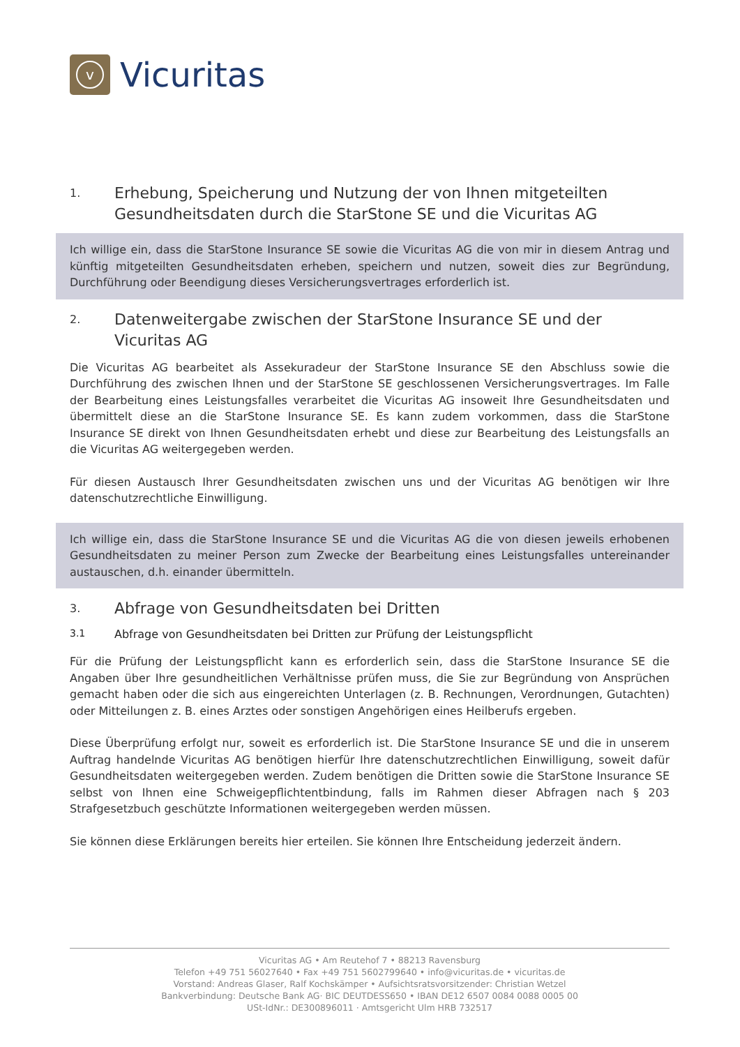v
Vicuritas
1. Erhebung, Speicherung und Nutzung der von Ihnen mitgeteilten Gesundheitsdaten durch die StarStone SE und die Vicuritas AG
Ich willige ein, dass die StarStone Insurance SE sowie die Vicuritas AG die von mir in diesem Antrag und künftig mitgeteilten Gesundheitsdaten erheben, speichern und nutzen, soweit dies zur Begründung, Durchführung oder Beendigung dieses Versicherungsvertrages erforderlich ist.
2. Datenweitergabe zwischen der StarStone Insurance SE und der Vicuritas AG
Die Vicuritas AG bearbeitet als Assekuradeur der StarStone Insurance SE den Abschluss sowie die Durchführung des zwischen Ihnen und der StarStone SE geschlossenen Versicherungsvertrages. Im Falle der Bearbeitung eines Leistungsfalles verarbeitet die Vicuritas AG insoweit Ihre Gesundheitsdaten und übermittelt diese an die StarStone Insurance SE. Es kann zudem vorkommen, dass die StarStone Insurance SE direkt von Ihnen Gesundheitsdaten erhebt und diese zur Bearbeitung des Leistungsfalls an die Vicuritas AG weitergegeben werden.
Für diesen Austausch Ihrer Gesundheitsdaten zwischen uns und der Vicuritas AG benötigen wir Ihre datenschutzrechtliche Einwilligung.
Ich willige ein, dass die StarStone Insurance SE und die Vicuritas AG die von diesen jeweils erhobenen Gesundheitsdaten zu meiner Person zum Zwecke der Bearbeitung eines Leistungsfalles untereinander austauschen, d.h. einander übermitteln.
3. Abfrage von Gesundheitsdaten bei Dritten
3.1 Abfrage von Gesundheitsdaten bei Dritten zur Prüfung der Leistungspflicht
Für die Prüfung der Leistungspflicht kann es erforderlich sein, dass die StarStone Insurance SE die Angaben über Ihre gesundheitlichen Verhältnisse prüfen muss, die Sie zur Begründung von Ansprüchen gemacht haben oder die sich aus eingereichten Unterlagen (z. B. Rechnungen, Verordnungen, Gutachten) oder Mitteilungen z. B. eines Arztes oder sonstigen Angehörigen eines Heilberufs ergeben.
Diese Überprüfung erfolgt nur, soweit es erforderlich ist. Die StarStone Insurance SE und die in unserem Auftrag handelnde Vicuritas AG benötigen hierfür Ihre datenschutzrechtlichen Einwilligung, soweit dafür Gesundheitsdaten weitergegeben werden. Zudem benötigen die Dritten sowie die StarStone Insurance SE selbst von Ihnen eine Schweigepflichtentbindung, falls im Rahmen dieser Abfragen nach § 203 Strafgesetzbuch geschützte Informationen weitergegeben werden müssen.
Sie können diese Erklärungen bereits hier erteilen. Sie können Ihre Entscheidung jederzeit ändern.
Vicuritas AG • Am Reutehof 7 • 88213 Ravensburg
Telefon +49 751 56027640 • Fax +49 751 5602799640 • info@vicuritas.de • vicuritas.de
Vorstand: Andreas Glaser, Ralf Kochskämper • Aufsichtsratsvorsitzender: Christian Wetzel
Bankverbindung: Deutsche Bank AG· BIC DEUTDESS650 • IBAN DE12 6507 0084 0088 0005 00
USt-IdNr.: DE300896011 · Amtsgericht Ulm HRB 732517